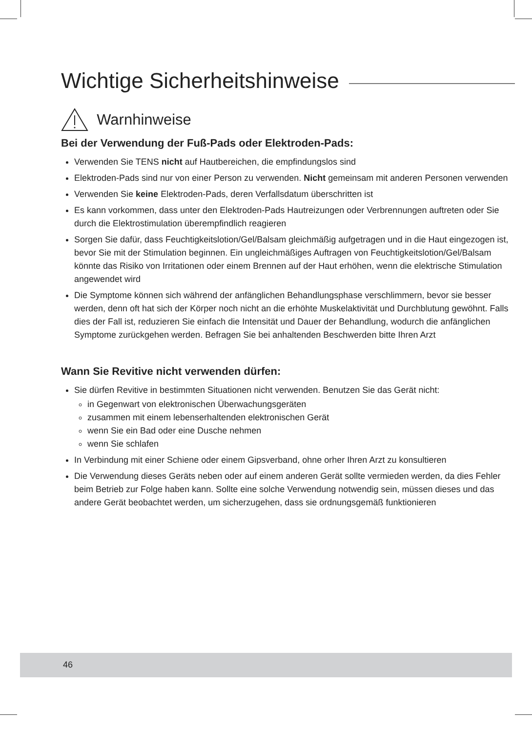Wichtige Sicherheitshinweise
Warnhinweise
Bei der Verwendung der Fuß-Pads oder Elektroden-Pads:
Verwenden Sie TENS nicht auf Hautbereichen, die empfindungslos sind
Elektroden-Pads sind nur von einer Person zu verwenden. Nicht gemeinsam mit anderen Personen verwenden
Verwenden Sie keine Elektroden-Pads, deren Verfallsdatum überschritten ist
Es kann vorkommen, dass unter den Elektroden-Pads Hautreizungen oder Verbrennungen auftreten oder Sie durch die Elektrostimulation überempfindlich reagieren
Sorgen Sie dafür, dass Feuchtigkeitslotion/Gel/Balsam gleichmäßig aufgetragen und in die Haut eingezogen ist, bevor Sie mit der Stimulation beginnen. Ein ungleichmäßiges Auftragen von Feuchtigkeitslotion/Gel/Balsam könnte das Risiko von Irritationen oder einem Brennen auf der Haut erhöhen, wenn die elektrische Stimulation angewendet wird
Die Symptome können sich während der anfänglichen Behandlungsphase verschlimmern, bevor sie besser werden, denn oft hat sich der Körper noch nicht an die erhöhte Muskelaktivität und Durchblutung gewöhnt. Falls dies der Fall ist, reduzieren Sie einfach die Intensität und Dauer der Behandlung, wodurch die anfänglichen Symptome zurückgehen werden. Befragen Sie bei anhaltenden Beschwerden bitte Ihren Arzt
Wann Sie Revitive nicht verwenden dürfen:
Sie dürfen Revitive in bestimmten Situationen nicht verwenden. Benutzen Sie das Gerät nicht:
in Gegenwart von elektronischen Überwachungsgeräten
zusammen mit einem lebenserhaltenden elektronischen Gerät
wenn Sie ein Bad oder eine Dusche nehmen
wenn Sie schlafen
In Verbindung mit einer Schiene oder einem Gipsverband, ohne orher Ihren Arzt zu konsultieren
Die Verwendung dieses Geräts neben oder auf einem anderen Gerät sollte vermieden werden, da dies Fehler beim Betrieb zur Folge haben kann. Sollte eine solche Verwendung notwendig sein, müssen dieses und das andere Gerät beobachtet werden, um sicherzugehen, dass sie ordnungsgemäß funktionieren
46